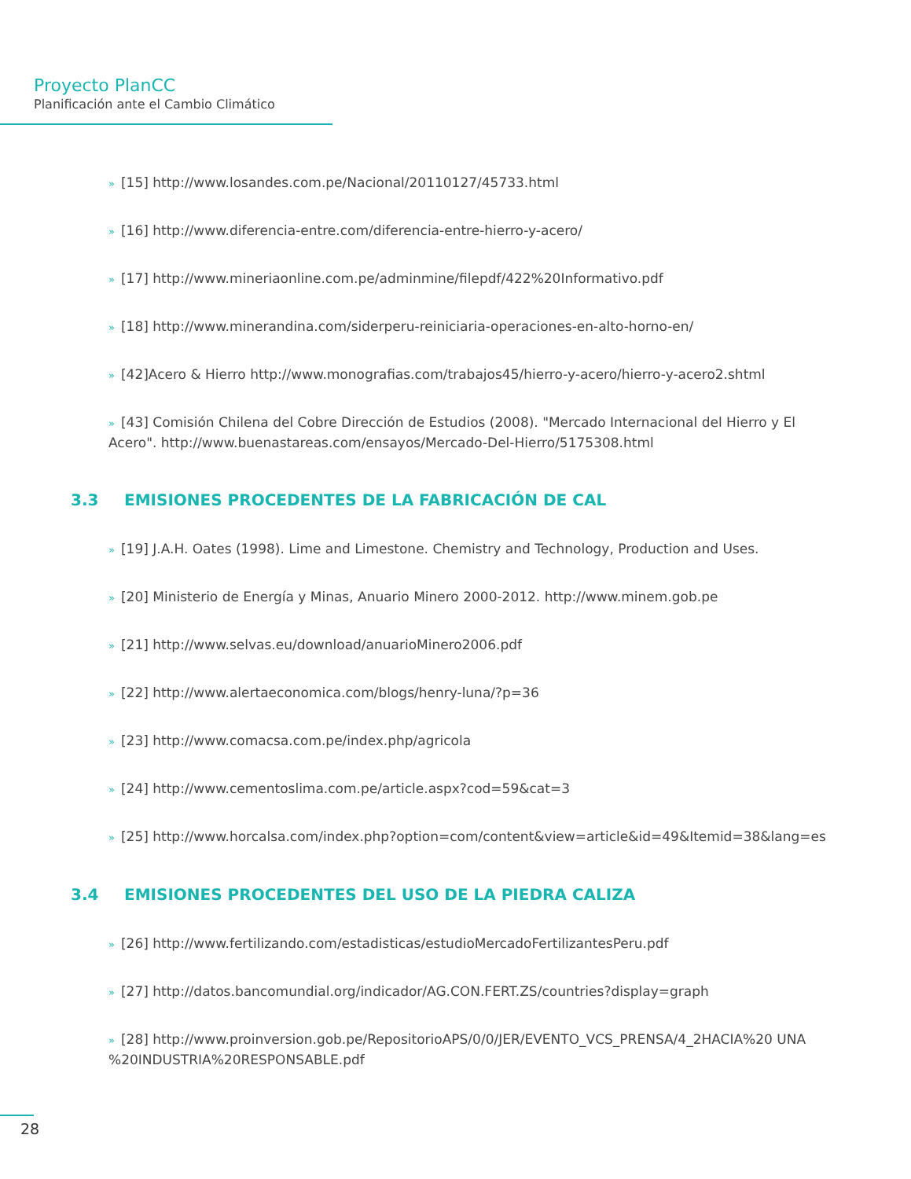Proyecto PlanCC
Planificación ante el Cambio Climático
» [15] http://www.losandes.com.pe/Nacional/20110127/45733.html
» [16] http://www.diferencia-entre.com/diferencia-entre-hierro-y-acero/
» [17] http://www.mineriaonline.com.pe/adminmine/filepdf/422%20Informativo.pdf
» [18] http://www.minerandina.com/siderperu-reiniciaria-operaciones-en-alto-horno-en/
» [42]Acero & Hierro http://www.monografias.com/trabajos45/hierro-y-acero/hierro-y-acero2.shtml
» [43] Comisión Chilena del Cobre Dirección de Estudios (2008). "Mercado Internacional del Hierro y El Acero". http://www.buenastareas.com/ensayos/Mercado-Del-Hierro/5175308.html
3.3 EMISIONES PROCEDENTES DE LA FABRICACIÓN DE CAL
» [19] J.A.H. Oates (1998). Lime and Limestone. Chemistry and Technology, Production and Uses.
» [20] Ministerio de Energía y Minas, Anuario Minero 2000-2012. http://www.minem.gob.pe
» [21] http://www.selvas.eu/download/anuarioMinero2006.pdf
» [22] http://www.alertaeconomica.com/blogs/henry-luna/?p=36
» [23] http://www.comacsa.com.pe/index.php/agricola
» [24] http://www.cementoslima.com.pe/article.aspx?cod=59&cat=3
» [25] http://www.horcalsa.com/index.php?option=com/content&view=article&id=49&Itemid=38&lang=es
3.4 EMISIONES PROCEDENTES DEL USO DE LA PIEDRA CALIZA
» [26] http://www.fertilizando.com/estadisticas/estudioMercadoFertilizantesPeru.pdf
» [27] http://datos.bancomundial.org/indicador/AG.CON.FERT.ZS/countries?display=graph
» [28] http://www.proinversion.gob.pe/RepositorioAPS/0/0/JER/EVENTO_VCS_PRENSA/4_2HACIA%20 UNA %20INDUSTRIA%20RESPONSABLE.pdf
28